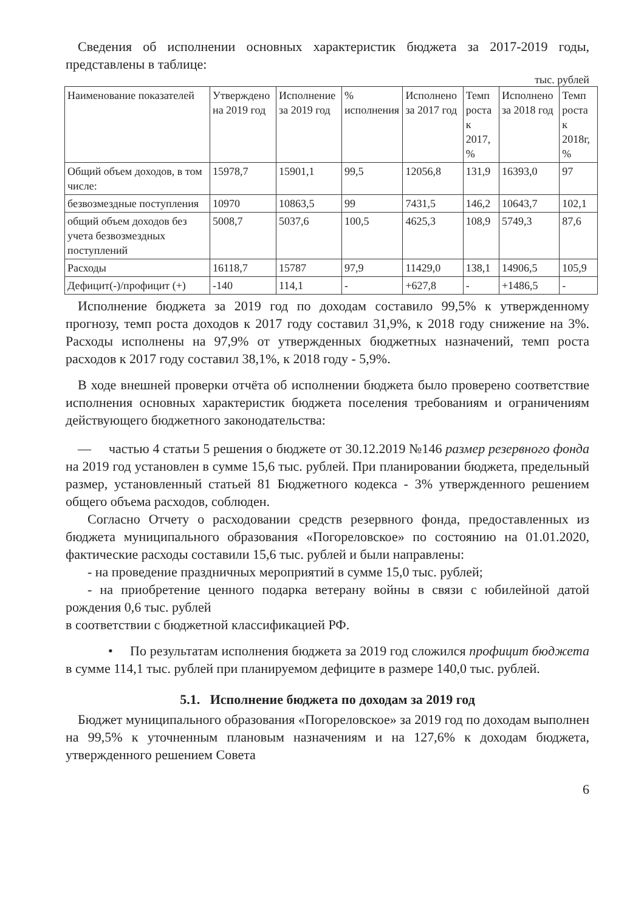Сведения об исполнении основных характеристик бюджета за 2017-2019 годы, представлены в таблице:
тыс. рублей
| Наименование показателей | Утверждено на 2019 год | Исполнение за 2019 год | % исполнения | Исполнено за 2017 год | Темп роста к 2017, % | Исполнено за 2018 год | Темп роста к 2018г, % |
| Общий объем доходов, в том числе: | 15978,7 | 15901,1 | 99,5 | 12056,8 | 131,9 | 16393,0 | 97 |
| безвозмездные поступления | 10970 | 10863,5 | 99 | 7431,5 | 146,2 | 10643,7 | 102,1 |
| общий объем доходов без учета безвозмездных поступлений | 5008,7 | 5037,6 | 100,5 | 4625,3 | 108,9 | 5749,3 | 87,6 |
| Расходы | 16118,7 | 15787 | 97,9 | 11429,0 | 138,1 | 14906,5 | 105,9 |
| Дефицит(-)/профицит (+) | -140 | 114,1 | - | +627,8 | - | +1486,5 | - |
Исполнение бюджета за 2019 год по доходам составило 99,5% к утвержденному прогнозу, темп роста доходов к 2017 году составил 31,9%, к 2018 году снижение на 3%. Расходы исполнены на 97,9% от утвержденных бюджетных назначений, темп роста расходов к 2017 году составил 38,1%, к 2018 году - 5,9%.
В ходе внешней проверки отчёта об исполнении бюджета было проверено соответствие исполнения основных характеристик бюджета поселения требованиям и ограничениям действующего бюджетного законодательства:
— частью 4 статьи 5 решения о бюджете от 30.12.2019 №146 размер резервного фонда на 2019 год установлен в сумме 15,6 тыс. рублей. При планировании бюджета, предельный размер, установленный статьей 81 Бюджетного кодекса - 3% утвержденного решением общего объема расходов, соблюден.
Согласно Отчету о расходовании средств резервного фонда, предоставленных из бюджета муниципального образования «Погореловское» по состоянию на 01.01.2020, фактические расходы составили 15,6 тыс. рублей и были направлены:
- на проведение праздничных мероприятий в сумме 15,0 тыс. рублей;
- на приобретение ценного подарка ветерану войны в связи с юбилейной датой рождения 0,6 тыс. рублей
в соответствии с бюджетной классификацией РФ.
• По результатам исполнения бюджета за 2019 год сложился профицит бюджета в сумме 114,1 тыс. рублей при планируемом дефиците в размере 140,0 тыс. рублей.
5.1. Исполнение бюджета по доходам за 2019 год
Бюджет муниципального образования «Погореловское» за 2019 год по доходам выполнен на 99,5% к уточненным плановым назначениям и на 127,6% к доходам бюджета, утвержденного решением Совета
6